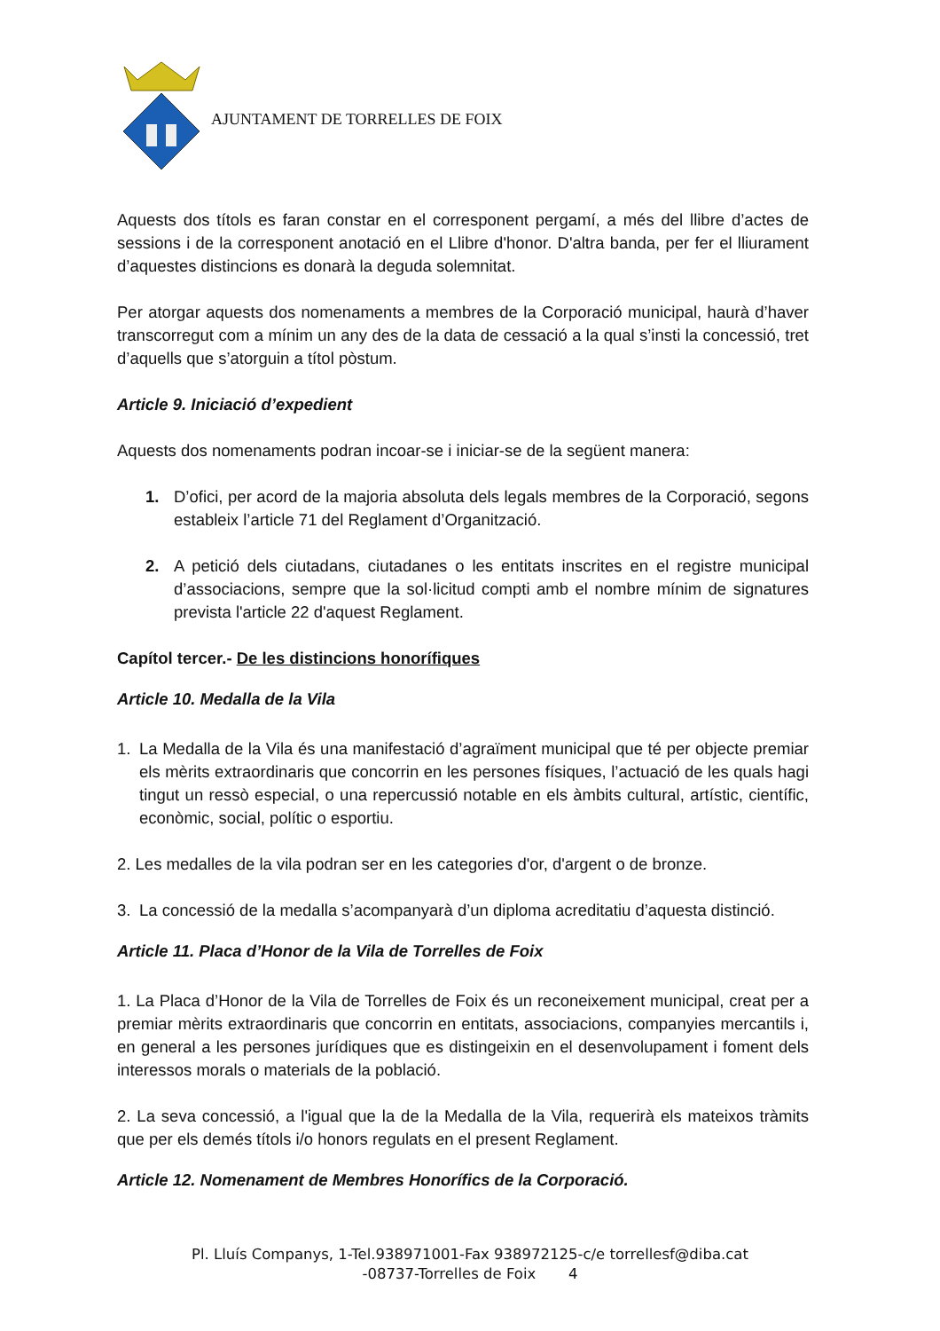AJUNTAMENT DE TORRELLES DE FOIX
Aquests dos títols es faran constar en el corresponent pergamí, a més del llibre d’actes de sessions i de la corresponent anotació en el Llibre d'honor. D'altra banda, per fer el lliurament d’aquestes distincions es donarà la deguda solemnitat.
Per atorgar aquests dos nomenaments a membres de la Corporació municipal, haurà d’haver transcorregut com a mínim un any des de la data de cessació a la qual s’insti la concessió, tret d’aquells que s’atorguin a títol pòstum.
Article 9. Iniciació d’expedient
Aquests dos nomenaments podran incoar-se i iniciar-se de la següent manera:
1. D’ofici, per acord de la majoria absoluta dels legals membres de la Corporació, segons estableix l’article 71 del Reglament d’Organització.
2. A petició dels ciutadans, ciutadanes o les entitats inscrites en el registre municipal d’associacions, sempre que la sol·licitud compti amb el nombre mínim de signatures prevista l'article 22 d'aquest Reglament.
Capítol tercer.- De les distincions honorífiques
Article 10. Medalla de la Vila
1. La Medalla de la Vila és una manifestació d’agraïment municipal que té per objecte premiar els mèrits extraordinaris que concorrin en les persones físiques, l’actuació de les quals hagi tingut un ressò especial, o una repercussió notable en els àmbits cultural, artístic, científic, econòmic, social, polític o esportiu.
2. Les medalles de la vila podran ser en les categories d'or, d'argent o de bronze.
3. La concessió de la medalla s’acompanyarà d’un diploma acreditatiu d’aquesta distinció.
Article 11. Placa d’Honor de la Vila de Torrelles de Foix
1. La Placa d’Honor de la Vila de Torrelles de Foix és un reconeixement municipal, creat per a premiar mèrits extraordinaris que concorrin en entitats, associacions, companyies mercantils i, en general a les persones jurídiques que es distingeixin en el desenvolupament i foment dels interessos morals o materials de la població.
2. La seva concessió, a l'igual que la de la Medalla de la Vila, requerirà els mateixos tràmits que per els demés títols i/o honors regulats en el present Reglament.
Article 12. Nomenament de Membres Honorífics de la Corporació.
Pl. Lluís Companys, 1-Tel.938971001-Fax 938972125-c/e torrellesf@diba.cat
-08737-Torrelles de Foix 4